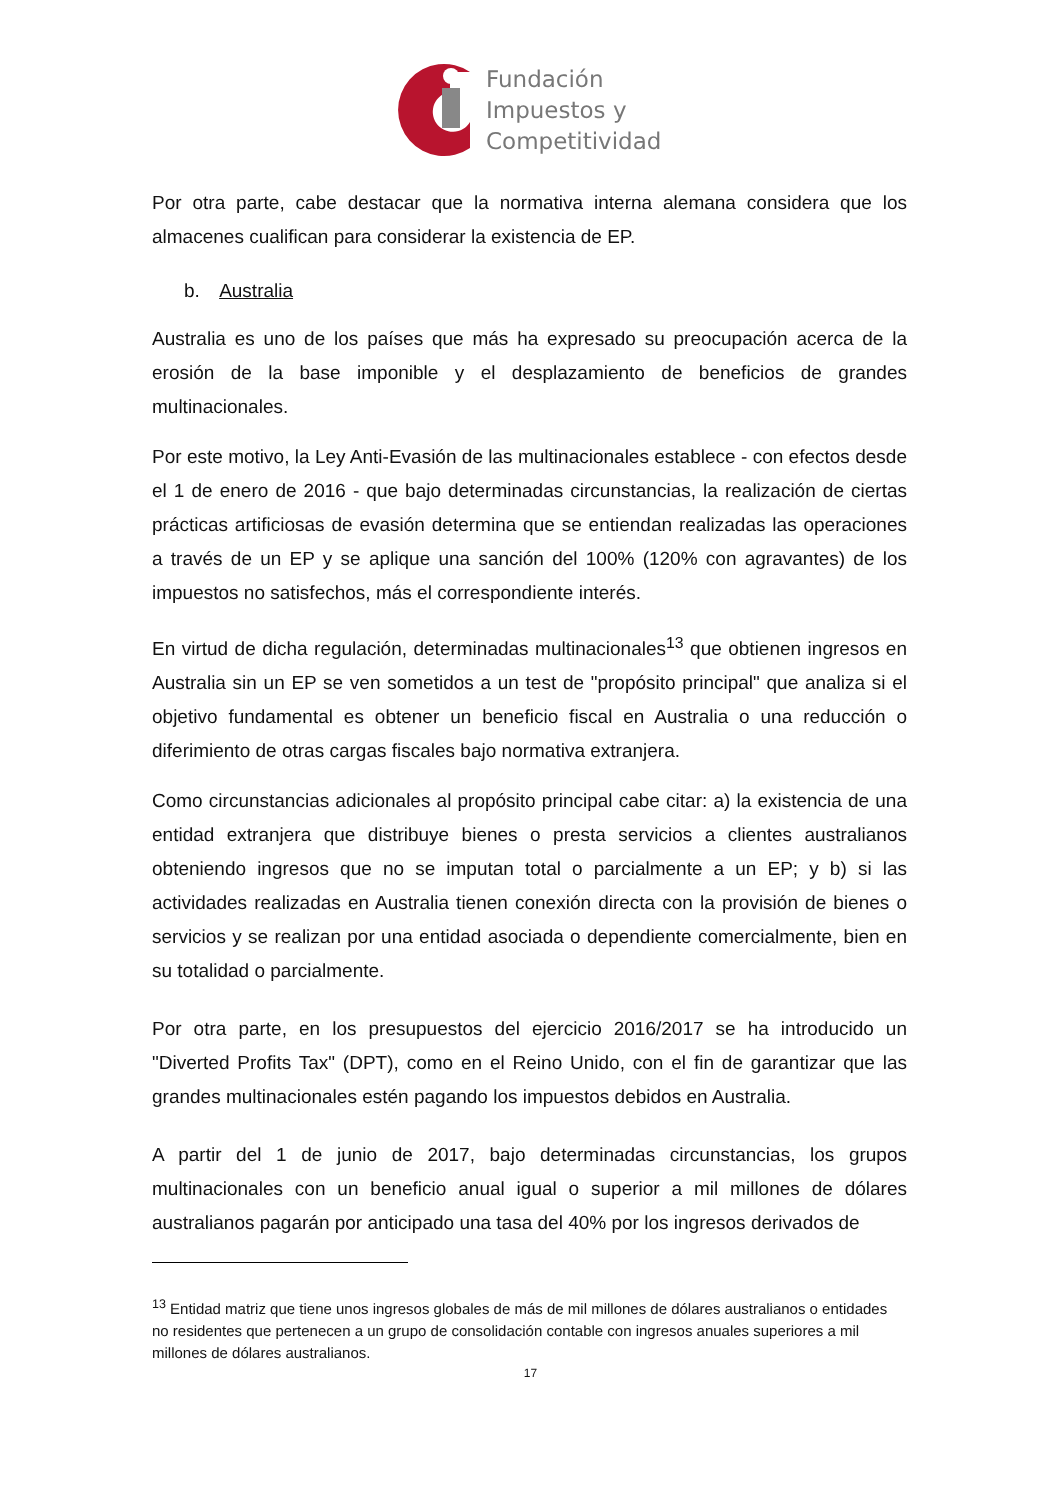Fundación
Impuestos y
Competitividad
Por otra parte, cabe destacar que la normativa interna alemana considera que los almacenes cualifican para considerar la existencia de EP.
b. Australia
Australia es uno de los países que más ha expresado su preocupación acerca de la erosión de la base imponible y el desplazamiento de beneficios de grandes multinacionales.
Por este motivo, la Ley Anti-Evasión de las multinacionales establece - con efectos desde el 1 de enero de 2016 - que bajo determinadas circunstancias, la realización de ciertas prácticas artificiosas de evasión determina que se entiendan realizadas las operaciones a través de un EP y se aplique una sanción del 100% (120% con agravantes) de los impuestos no satisfechos, más el correspondiente interés.
En virtud de dicha regulación, determinadas multinacionales<sup>13</sup> que obtienen ingresos en Australia sin un EP se ven sometidos a un test de "propósito principal" que analiza si el objetivo fundamental es obtener un beneficio fiscal en Australia o una reducción o diferimiento de otras cargas fiscales bajo normativa extranjera.
Como circunstancias adicionales al propósito principal cabe citar: a) la existencia de una entidad extranjera que distribuye bienes o presta servicios a clientes australianos obteniendo ingresos que no se imputan total o parcialmente a un EP; y b) si las actividades realizadas en Australia tienen conexión directa con la provisión de bienes o servicios y se realizan por una entidad asociada o dependiente comercialmente, bien en su totalidad o parcialmente.
Por otra parte, en los presupuestos del ejercicio 2016/2017 se ha introducido un "Diverted Profits Tax" (DPT), como en el Reino Unido, con el fin de garantizar que las grandes multinacionales estén pagando los impuestos debidos en Australia.
A partir del 1 de junio de 2017, bajo determinadas circunstancias, los grupos multinacionales con un beneficio anual igual o superior a mil millones de dólares australianos pagarán por anticipado una tasa del 40% por los ingresos derivados de
<sup>13</sup> Entidad matriz que tiene unos ingresos globales de más de mil millones de dólares australianos o entidades no residentes que pertenecen a un grupo de consolidación contable con ingresos anuales superiores a mil millones de dólares australianos.
17